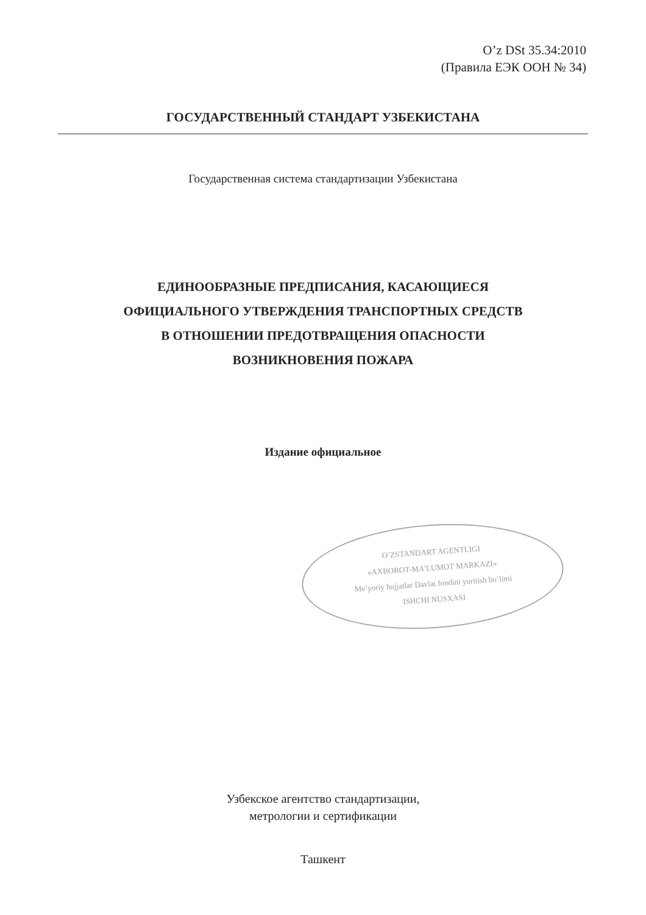O’z DSt 35.34:2010
(Правила ЕЭК ООН № 34)
ГОСУДАРСТВЕННЫЙ СТАНДАРТ УЗБЕКИСТАНА
Государственная система стандартизации Узбекистана
ЕДИНООБРАЗНЫЕ ПРЕДПИСАНИЯ, КАСАЮЩИЕСЯ
ОФИЦИАЛЬНОГО УТВЕРЖДЕНИЯ ТРАНСПОРТНЫХ СРЕДСТВ
В ОТНОШЕНИИ ПРЕДОТВРАЩЕНИЯ ОПАСНОСТИ
ВОЗНИКНОВЕНИЯ ПОЖАРА
Издание официальное
O’ZSTANDART AGENTLIGI
«AXBOROT-MA’LUMOT MARKAZI»
Me’yoriy hujjatlar Davlat fondini yuritish bo’limi
ISHCHI NUSXASI
Узбекское агентство стандартизации,
метрологии и сертификации
Ташкент